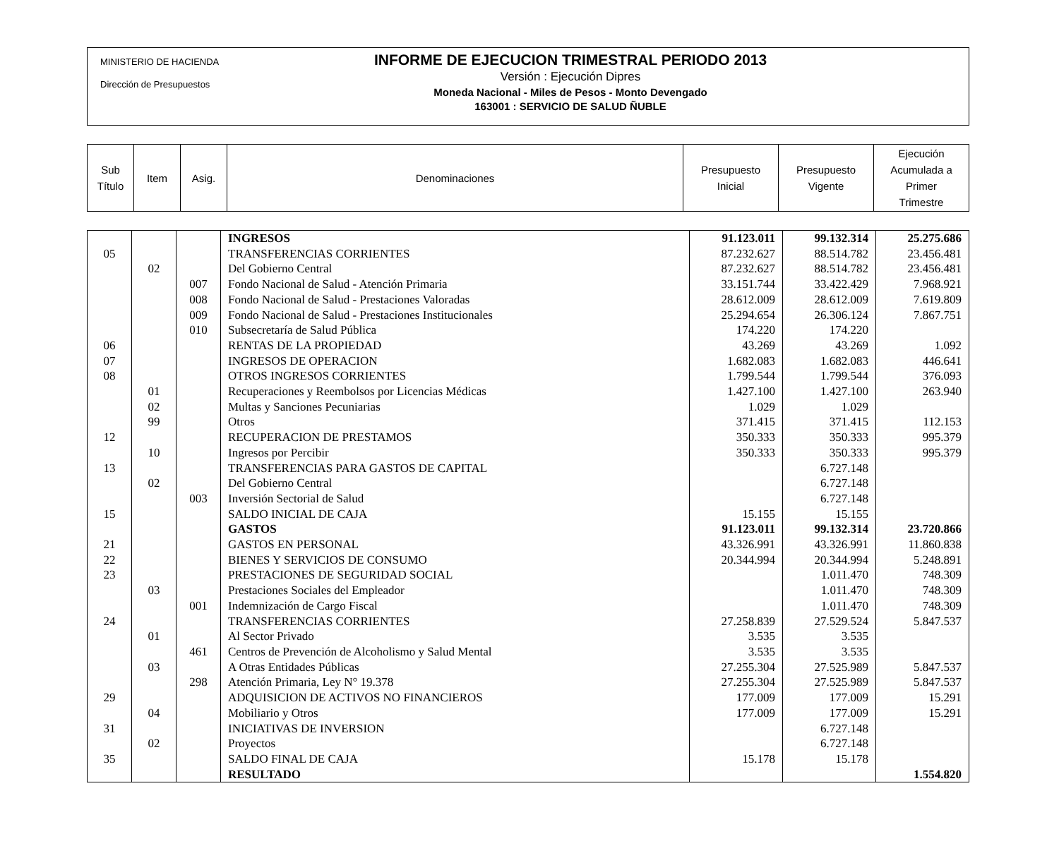MINISTERIO DE HACIENDA
Dirección de Presupuestos
INFORME DE EJECUCION TRIMESTRAL PERIODO 2013
Versión : Ejecución Dipres
Moneda Nacional - Miles de Pesos - Monto Devengado
163001 : SERVICIO DE SALUD ÑUBLE
| Sub Título | Item | Asig. | Denominaciones | Presupuesto Inicial | Presupuesto Vigente | Ejecución Acumulada a Primer Trimestre |
| | | | INGRESOS | 91.123.011 | 99.132.314 | 25.275.686 |
| 05 | | | TRANSFERENCIAS CORRIENTES | 87.232.627 | 88.514.782 | 23.456.481 |
| | 02 | | Del Gobierno Central | 87.232.627 | 88.514.782 | 23.456.481 |
| | | 007 | Fondo Nacional de Salud - Atención Primaria | 33.151.744 | 33.422.429 | 7.968.921 |
| | | 008 | Fondo Nacional de Salud - Prestaciones Valoradas | 28.612.009 | 28.612.009 | 7.619.809 |
| | | 009 | Fondo Nacional de Salud - Prestaciones Institucionales | 25.294.654 | 26.306.124 | 7.867.751 |
| | | 010 | Subsecretaría de Salud Pública | 174.220 | 174.220 | |
| 06 | | | RENTAS DE LA PROPIEDAD | 43.269 | 43.269 | 1.092 |
| 07 | | | INGRESOS DE OPERACION | 1.682.083 | 1.682.083 | 446.641 |
| 08 | | | OTROS INGRESOS CORRIENTES | 1.799.544 | 1.799.544 | 376.093 |
| | 01 | | Recuperaciones y Reembolsos por Licencias Médicas | 1.427.100 | 1.427.100 | 263.940 |
| | 02 | | Multas y Sanciones Pecuniarias | 1.029 | 1.029 | |
| | 99 | | Otros | 371.415 | 371.415 | 112.153 |
| 12 | | | RECUPERACION DE PRESTAMOS | 350.333 | 350.333 | 995.379 |
| | 10 | | Ingresos por Percibir | 350.333 | 350.333 | 995.379 |
| 13 | | | TRANSFERENCIAS PARA GASTOS DE CAPITAL | | 6.727.148 | |
| | 02 | | Del Gobierno Central | | 6.727.148 | |
| | | 003 | Inversión Sectorial de Salud | | 6.727.148 | |
| 15 | | | SALDO INICIAL DE CAJA | 15.155 | 15.155 | |
| | | | GASTOS | 91.123.011 | 99.132.314 | 23.720.866 |
| 21 | | | GASTOS EN PERSONAL | 43.326.991 | 43.326.991 | 11.860.838 |
| 22 | | | BIENES Y SERVICIOS DE CONSUMO | 20.344.994 | 20.344.994 | 5.248.891 |
| 23 | | | PRESTACIONES DE SEGURIDAD SOCIAL | | 1.011.470 | 748.309 |
| | 03 | | Prestaciones Sociales del Empleador | | 1.011.470 | 748.309 |
| | | 001 | Indemnización de Cargo Fiscal | | 1.011.470 | 748.309 |
| 24 | | | TRANSFERENCIAS CORRIENTES | 27.258.839 | 27.529.524 | 5.847.537 |
| | 01 | | Al Sector Privado | 3.535 | 3.535 | |
| | | 461 | Centros de Prevención de Alcoholismo y Salud Mental | 3.535 | 3.535 | |
| | 03 | | A Otras Entidades Públicas | 27.255.304 | 27.525.989 | 5.847.537 |
| | | 298 | Atención Primaria, Ley N° 19.378 | 27.255.304 | 27.525.989 | 5.847.537 |
| 29 | | | ADQUISICION DE ACTIVOS NO FINANCIEROS | 177.009 | 177.009 | 15.291 |
| | 04 | | Mobiliario y Otros | 177.009 | 177.009 | 15.291 |
| 31 | | | INICIATIVAS DE INVERSION | | 6.727.148 | |
| | 02 | | Proyectos | | 6.727.148 | |
| 35 | | | SALDO FINAL DE CAJA | 15.178 | 15.178 | |
| | | | RESULTADO | | | 1.554.820 |